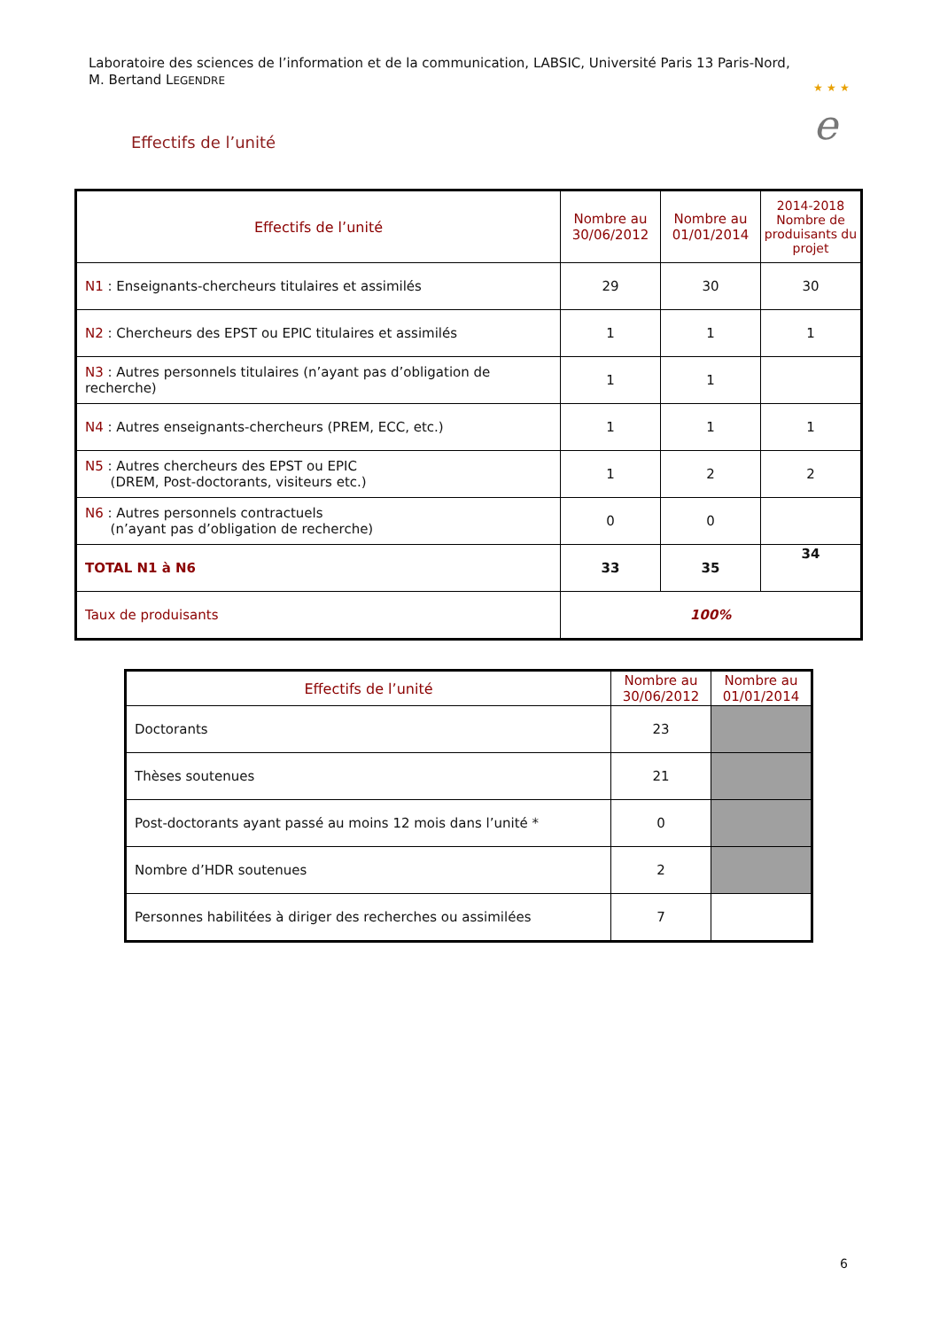Laboratoire des sciences de l’information et de la communication, LABSIC, Université Paris 13 Paris-Nord,
M. Bertand LEGENDRE
★ ★ ★
e
Effectifs de l’unité
| Effectifs de l’unité | Nombre au 30/06/2012 | Nombre au 01/01/2014 | 2014-2018 Nombre de produisants du projet |
| --- | --- | --- | --- |
| N1 : Enseignants-chercheurs titulaires et assimilés | 29 | 30 | 30 |
| N2 : Chercheurs des EPST ou EPIC titulaires et assimilés | 1 | 1 | 1 |
| N3 : Autres personnels titulaires (n’ayant pas d’obligation de recherche) | 1 | 1 | |
| N4 : Autres enseignants-chercheurs (PREM, ECC, etc.) | 1 | 1 | 1 |
| N5 : Autres chercheurs des EPST ou EPIC (DREM, Post-doctorants, visiteurs etc.) | 1 | 2 | 2 |
| N6 : Autres personnels contractuels (n’ayant pas d’obligation de recherche) | 0 | 0 | |
| TOTAL N1 à N6 | 33 | 35 | 34 |
| Taux de produisants | 100% | | |
| Effectifs de l’unité | Nombre au 30/06/2012 | Nombre au 01/01/2014 |
| --- | --- | --- |
| Doctorants | 23 | |
| Thèses soutenues | 21 | |
| Post-doctorants ayant passé au moins 12 mois dans l’unité * | 0 | |
| Nombre d’HDR soutenues | 2 | |
| Personnes habilitées à diriger des recherches ou assimilées | 7 | |
6